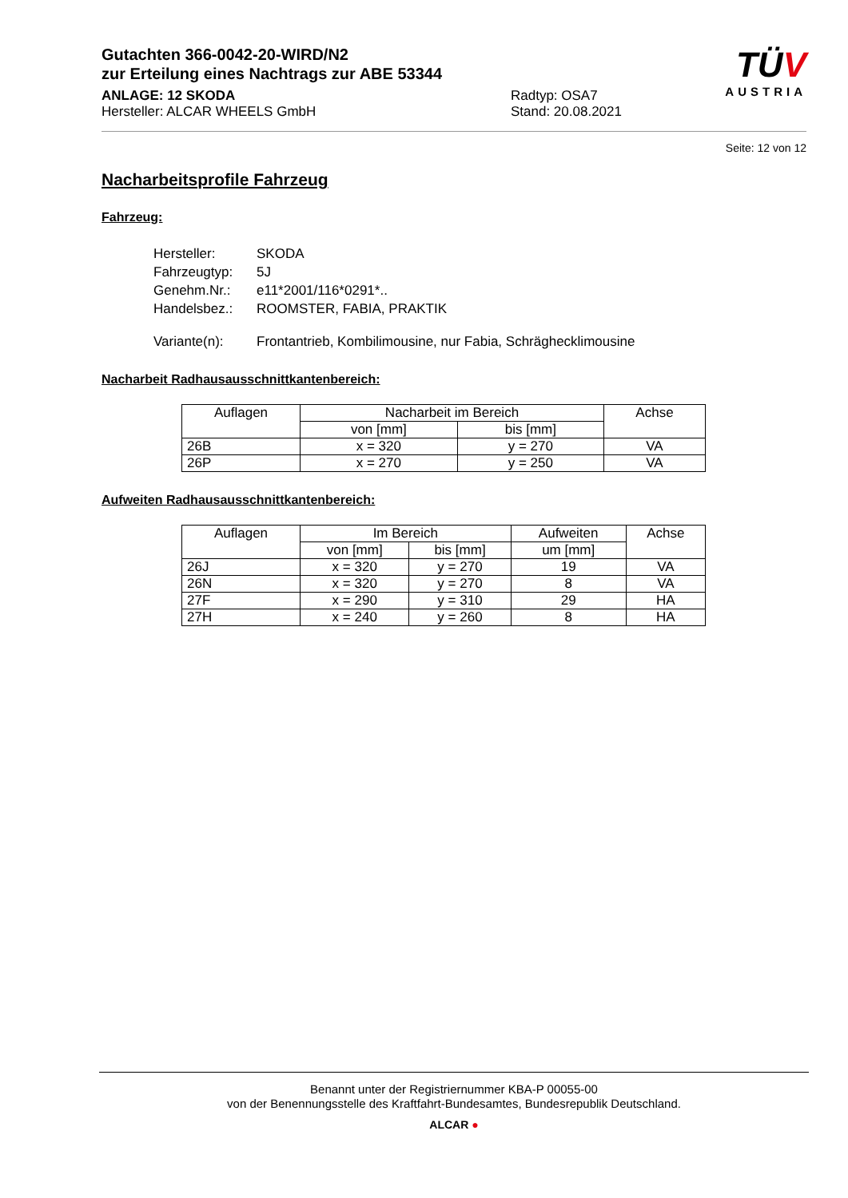Gutachten 366-0042-20-WIRD/N2
zur Erteilung eines Nachtrags zur ABE 53344
ANLAGE: 12 SKODA
Hersteller: ALCAR WHEELS GmbH
Radtyp: OSA7
Stand: 20.08.2021
TÜV
AUSTRIA
Seite: 12 von 12
Nacharbeitsprofile Fahrzeug
Fahrzeug:
| Hersteller: | SKODA |
| Fahrzeugtyp: | 5J |
| Genehm.Nr.: | e11*2001/116*0291*.. |
| Handelsbez.: | ROOMSTER, FABIA, PRAKTIK |
| Variante(n): | Frontantrieb, Kombilimousine, nur Fabia, Schräghecklimousine |
Nacharbeit Radhausausschnittkantenbereich:
| Auflagen | Nacharbeit im Bereich | | Achse |
| --- | --- | --- | --- |
| | von [mm] | bis [mm] | |
| 26B | x = 320 | y = 270 | VA |
| 26P | x = 270 | y = 250 | VA |
Aufweiten Radhausausschnittkantenbereich:
| Auflagen | Im Bereich | | Aufweiten | Achse |
| --- | --- | --- | --- | --- |
| | von [mm] | bis [mm] | um [mm] | |
| 26J | x = 320 | y = 270 | 19 | VA |
| 26N | x = 320 | y = 270 | 8 | VA |
| 27F | x = 290 | y = 310 | 29 | HA |
| 27H | x = 240 | y = 260 | 8 | HA |
Benannt unter der Registriernummer KBA-P 00055-00
von der Benennungsstelle des Kraftfahrt-Bundesamtes, Bundesrepublik Deutschland.
ALCAR ●